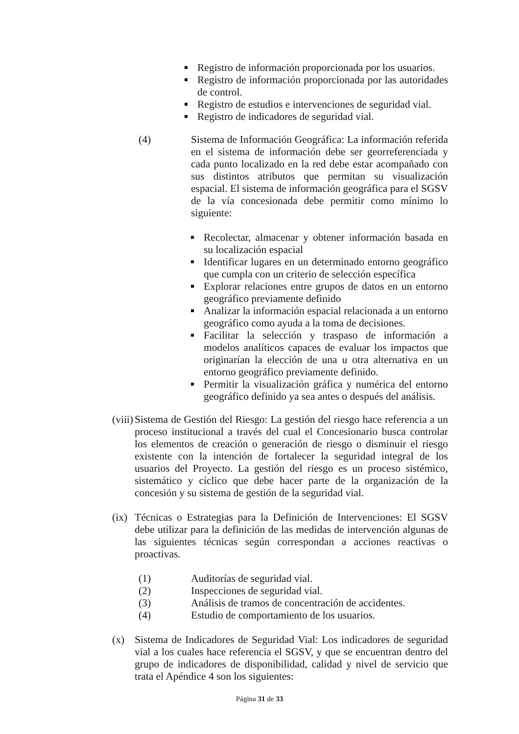Registro de información proporcionada por los usuarios.
Registro de información proporcionada por las autoridades de control.
Registro de estudios e intervenciones de seguridad vial.
Registro de indicadores de seguridad vial.
(4) Sistema de Información Geográfica: La información referida en el sistema de información debe ser georreferenciada y cada punto localizado en la red debe estar acompañado con sus distintos atributos que permitan su visualización espacial. El sistema de información geográfica para el SGSV de la vía concesionada debe permitir como mínimo lo siguiente:
Recolectar, almacenar y obtener información basada en su localización espacial
Identificar lugares en un determinado entorno geográfico que cumpla con un criterio de selección específica
Explorar relaciones entre grupos de datos en un entorno geográfico previamente definido
Analizar la información espacial relacionada a un entorno geográfico como ayuda a la toma de decisiones.
Facilitar la selección y traspaso de información a modelos analíticos capaces de evaluar los impactos que originarían la elección de una u otra alternativa en un entorno geográfico previamente definido.
Permitir la visualización gráfica y numérica del entorno geográfico definido ya sea antes o después del análisis.
(viii)
Sistema de Gestión del Riesgo: La gestión del riesgo hace referencia a un proceso institucional a través del cual el Concesionario busca controlar los elementos de creación o generación de riesgo o disminuir el riesgo existente con la intención de fortalecer la seguridad integral de los usuarios del Proyecto. La gestión del riesgo es un proceso sistémico, sistemático y cíclico que debe hacer parte de la organización de la concesión y su sistema de gestión de la seguridad vial.
(ix)
Técnicas o Estrategias para la Definición de Intervenciones: El SGSV debe utilizar para la definición de las medidas de intervención algunas de las siguientes técnicas según correspondan a acciones reactivas o proactivas.
(1) Auditorías de seguridad vial.
(2) Inspecciones de seguridad vial.
(3) Análisis de tramos de concentración de accidentes.
(4) Estudio de comportamiento de los usuarios.
(x) Sistema de Indicadores de Seguridad Vial: Los indicadores de seguridad vial a los cuales hace referencia el SGSV, y que se encuentran dentro del grupo de indicadores de disponibilidad, calidad y nivel de servicio que trata el Apéndice 4 son los siguientes:
Página 31 de 33